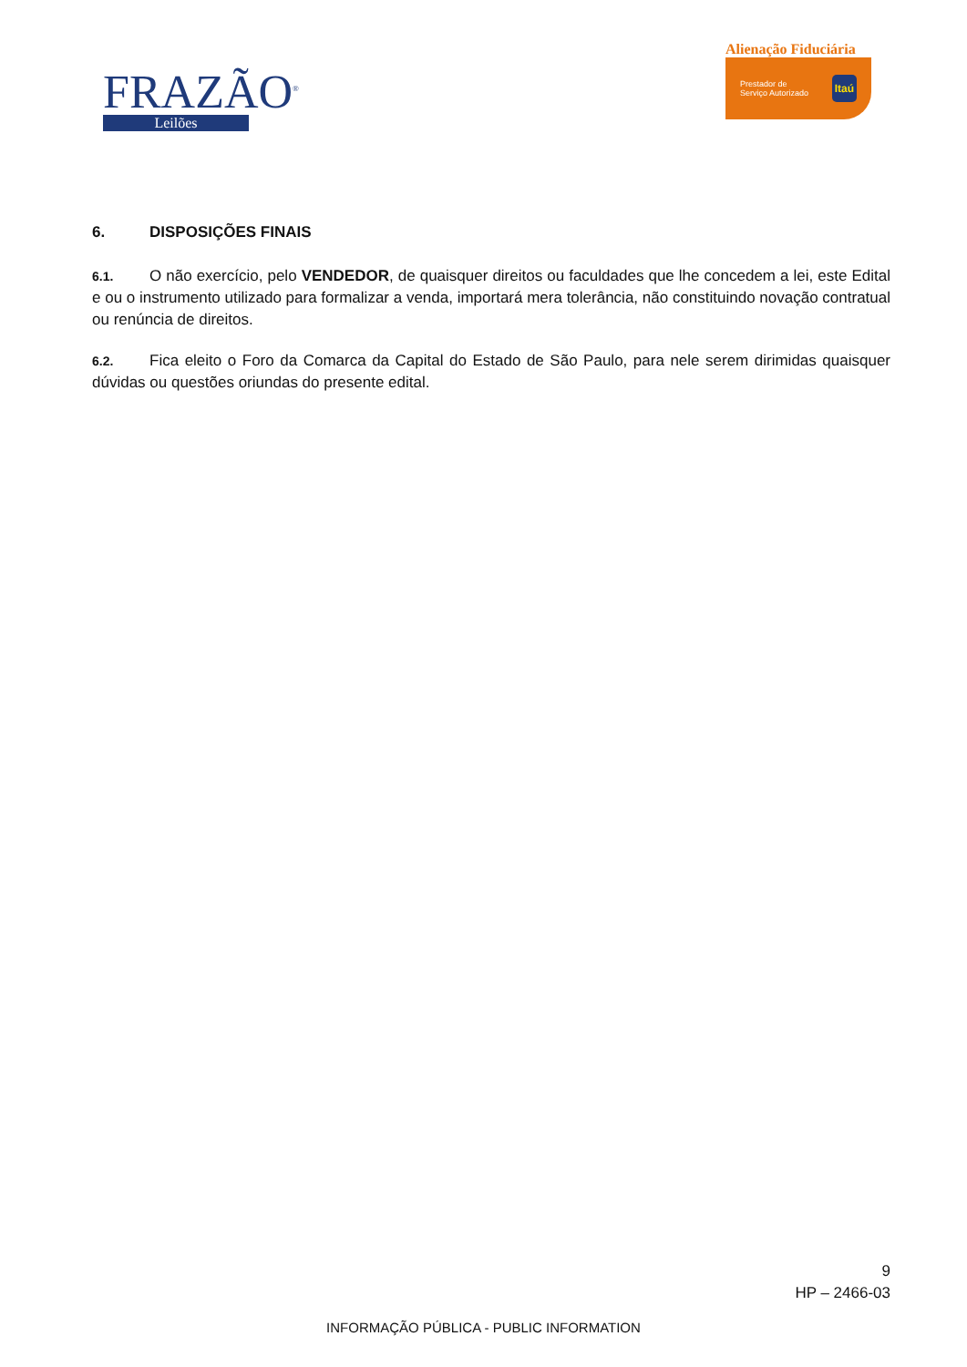FRAZÃO<sup>®</sup>
Leilões
Alienação Fiduciária
Prestador de
Serviço Autorizado Itaú
6. DISPOSIÇÕES FINAIS
6.1. O não exercício, pelo VENDEDOR, de quaisquer direitos ou faculdades que lhe concedem a lei, este Edital e ou o instrumento utilizado para formalizar a venda, importará mera tolerância, não constituindo novação contratual ou renúncia de direitos.
6.2. Fica eleito o Foro da Comarca da Capital do Estado de São Paulo, para nele serem dirimidas quaisquer dúvidas ou questões oriundas do presente edital.
9
HP – 2466-03
INFORMAÇÃO PÚBLICA - PUBLIC INFORMATION